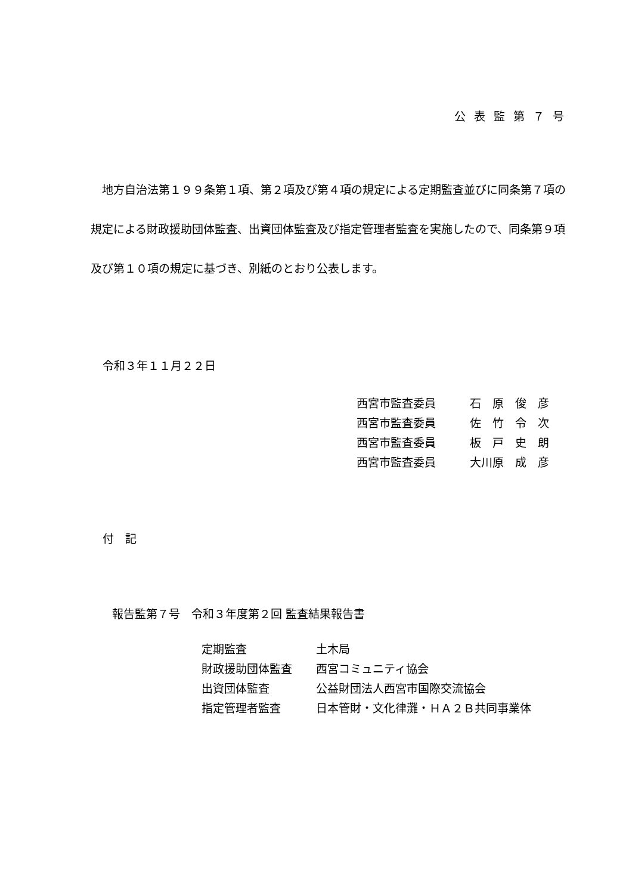公表監第７号
　地方自治法第１９９条第１項、第２項及び第４項の規定による定期監査並びに同条第７項の規定による財政援助団体監査、出資団体監査及び指定管理者監査を実施したので、同条第９項及び第１０項の規定に基づき、別紙のとおり公表します。
令和３年１１月２２日
西宮市監査委員 石　原　俊　彦
西宮市監査委員 佐　竹　令　次
西宮市監査委員 板　戸　史　朗
西宮市監査委員 大川原　成　彦
付　記
報告監第７号　令和３年度第２回 監査結果報告書
定期監査 土木局
財政援助団体監査 西宮コミュニティ協会
出資団体監査 公益財団法人西宮市国際交流協会
指定管理者監査 日本管財・文化律灘・ＨＡ２Ｂ共同事業体